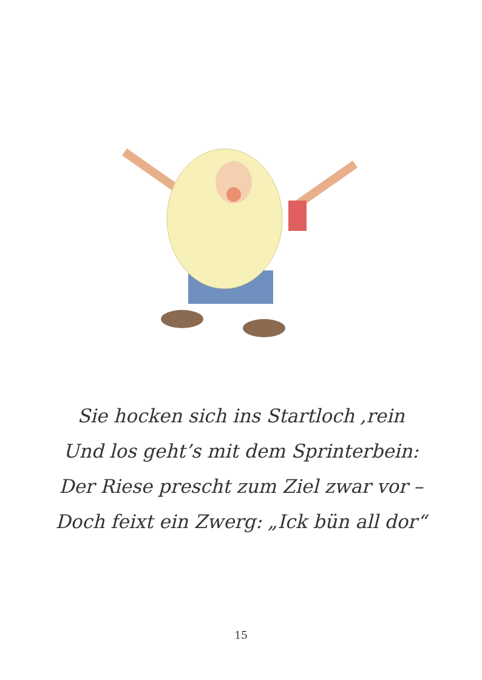Sie hocken sich ins Startloch ,rein
Und los geht’s mit dem Sprinterbein:
Der Riese prescht zum Ziel zwar vor –
Doch feixt ein Zwerg: „Ick bün all dor“
15